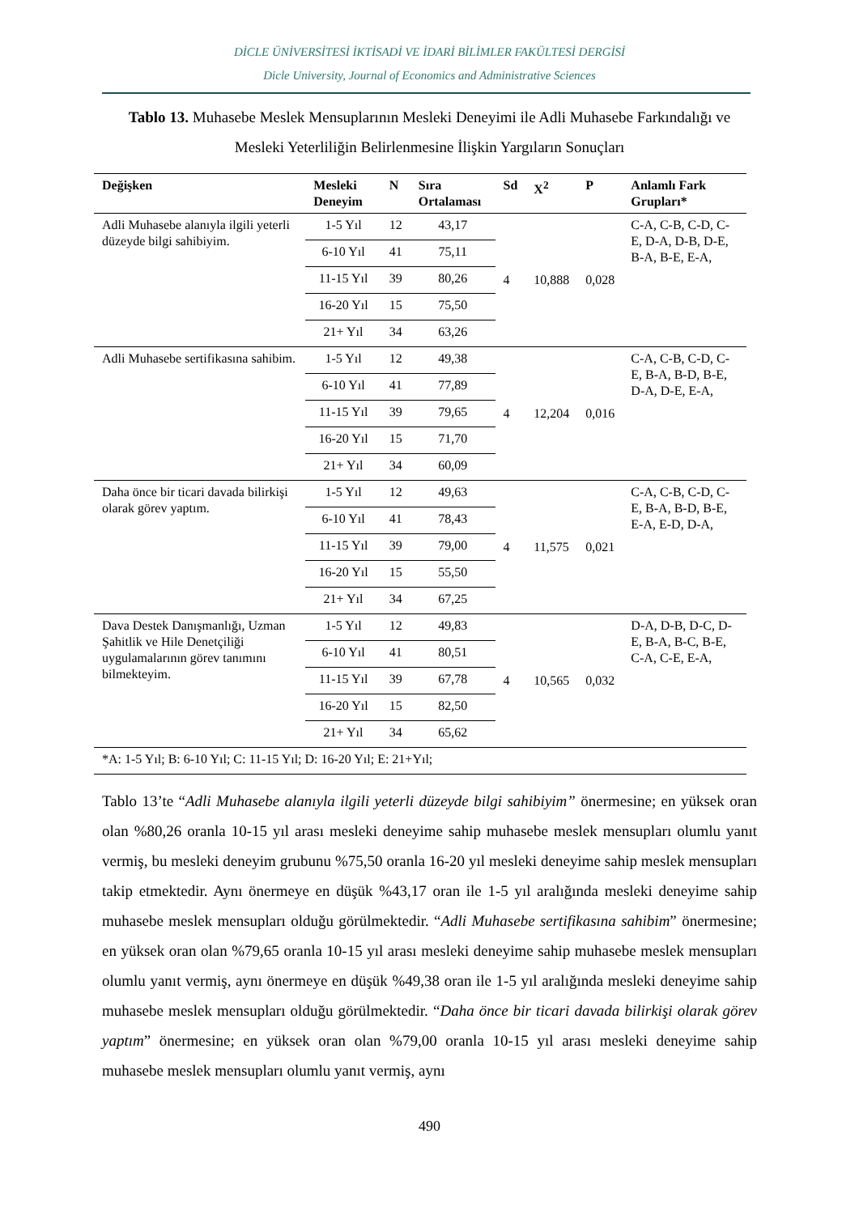DİCLE ÜNİVERSİTESİ İKTİSADİ VE İDARİ BİLİMLER FAKÜLTESİ DERGİSİ
Dicle University, Journal of Economics and Administrative Sciences
Tablo 13. Muhasebe Meslek Mensuplarının Mesleki Deneyimi ile Adli Muhasebe Farkındalığı ve Mesleki Yeterliliğin Belirlenmesine İlişkin Yargıların Sonuçları
| Değişken | Mesleki Deneyim | N | Sıra Ortalaması | Sd | X<sup>2</sup> | P | Anlamlı Fark Grupları* |
| --- | --- | --- | --- | --- | --- | --- | --- |
| Adli Muhasebe alanıyla ilgili yeterli düzeyde bilgi sahibiyim. | 1-5 Yıl | 12 | 43,17 | 4 | 10,888 | 0,028 | C-A, C-B, C-D, C-E, D-A, D-B, D-E, B-A, B-E, E-A, |
| | 6-10 Yıl | 41 | 75,11 | | | | |
| | 11-15 Yıl | 39 | 80,26 | | | | |
| | 16-20 Yıl | 15 | 75,50 | | | | |
| | 21+ Yıl | 34 | 63,26 | | | | |
| Adli Muhasebe sertifikasına sahibim. | 1-5 Yıl | 12 | 49,38 | 4 | 12,204 | 0,016 | C-A, C-B, C-D, C-E, B-A, B-D, B-E, D-A, D-E, E-A, |
| | 6-10 Yıl | 41 | 77,89 | | | | |
| | 11-15 Yıl | 39 | 79,65 | | | | |
| | 16-20 Yıl | 15 | 71,70 | | | | |
| | 21+ Yıl | 34 | 60,09 | | | | |
| Daha önce bir ticari davada bilirkişi olarak görev yaptım. | 1-5 Yıl | 12 | 49,63 | 4 | 11,575 | 0,021 | C-A, C-B, C-D, C-E, B-A, B-D, B-E, E-A, E-D, D-A, |
| | 6-10 Yıl | 41 | 78,43 | | | | |
| | 11-15 Yıl | 39 | 79,00 | | | | |
| | 16-20 Yıl | 15 | 55,50 | | | | |
| | 21+ Yıl | 34 | 67,25 | | | | |
| Dava Destek Danışmanlığı, Uzman Şahitlik ve Hile Denetçiliği uygulamalarının görev tanımını bilmekteyim. | 1-5 Yıl | 12 | 49,83 | 4 | 10,565 | 0,032 | D-A, D-B, D-C, D-E, B-A, B-C, B-E, C-A, C-E, E-A, |
| | 6-10 Yıl | 41 | 80,51 | | | | |
| | 11-15 Yıl | 39 | 67,78 | | | | |
| | 16-20 Yıl | 15 | 82,50 | | | | |
| | 21+ Yıl | 34 | 65,62 | | | | |
| *A: 1-5 Yıl; B: 6-10 Yıl; C: 11-15 Yıl; D: 16-20 Yıl; E: 21+Yıl; | | | | | | | |
Tablo 13’te “Adli Muhasebe alanıyla ilgili yeterli düzeyde bilgi sahibiyim” önermesine; en yüksek oran olan %80,26 oranla 10-15 yıl arası mesleki deneyime sahip muhasebe meslek mensupları olumlu yanıt vermiş, bu mesleki deneyim grubunu %75,50 oranla 16-20 yıl mesleki deneyime sahip meslek mensupları takip etmektedir. Aynı önermeye en düşük %43,17 oran ile 1-5 yıl aralığında mesleki deneyime sahip muhasebe meslek mensupları olduğu görülmektedir. “Adli Muhasebe sertifikasına sahibim” önermesine; en yüksek oran olan %79,65 oranla 10-15 yıl arası mesleki deneyime sahip muhasebe meslek mensupları olumlu yanıt vermiş, aynı önermeye en düşük %49,38 oran ile 1-5 yıl aralığında mesleki deneyime sahip muhasebe meslek mensupları olduğu görülmektedir. “Daha önce bir ticari davada bilirkişi olarak görev yaptım” önermesine; en yüksek oran olan %79,00 oranla 10-15 yıl arası mesleki deneyime sahip muhasebe meslek mensupları olumlu yanıt vermiş, aynı
490